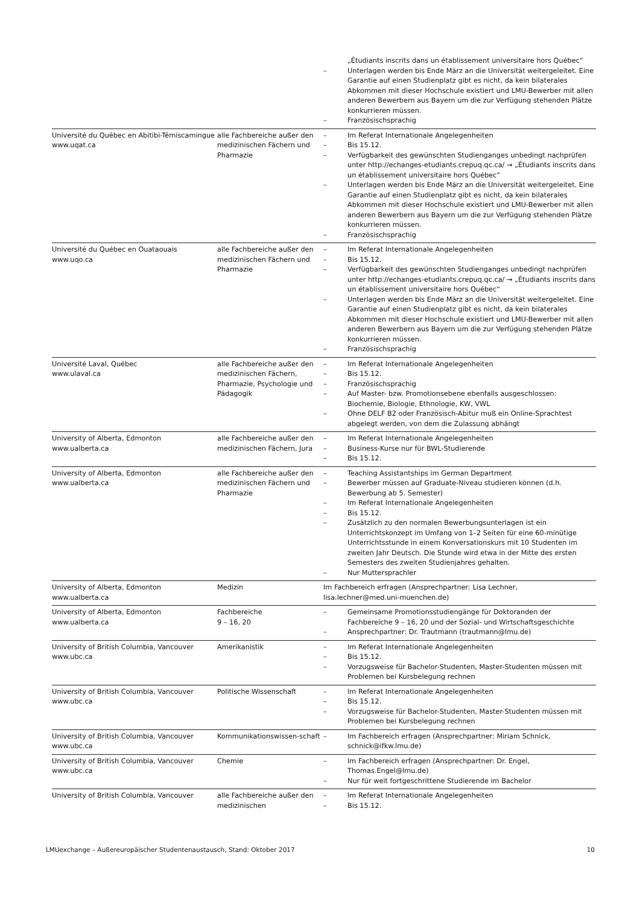| | | „Étudiants inscrits dans un établissement universitaire hors Québec“ – Unterlagen werden bis Ende März an die Universität weitergeleitet. Eine Garantie auf einen Studienplatz gibt es nicht, da kein bilaterales Abkommen mit dieser Hochschule existiert und LMU-Bewerber mit allen anderen Bewerbern aus Bayern um die zur Verfügung stehenden Plätze konkurrieren müssen. – Französischsprachig |
| Université du Québec en Abitibi-Témiscamingue www.uqat.ca | alle Fachbereiche außer den medizinischen Fächern und Pharmazie | – Im Referat Internationale Angelegenheiten – Bis 15.12. – Verfügbarkeit des gewünschten Studienganges unbedingt nachprüfen unter http://echanges-etudiants.crepuq.qc.ca/ → „Étudiants inscrits dans un établissement universitaire hors Québec“ – Unterlagen werden bis Ende März an die Universität weitergeleitet. Eine Garantie auf einen Studienplatz gibt es nicht, da kein bilaterales Abkommen mit dieser Hochschule existiert und LMU-Bewerber mit allen anderen Bewerbern aus Bayern um die zur Verfügung stehenden Plätze konkurrieren müssen. – Französischsprachig |
| Université du Québec en Ouataouais www.uqo.ca | alle Fachbereiche außer den medizinischen Fächern und Pharmazie | – Im Referat Internationale Angelegenheiten – Bis 15.12. – Verfügbarkeit des gewünschten Studienganges unbedingt nachprüfen unter http://echanges-etudiants.crepuq.qc.ca/ → „Étudiants inscrits dans un établissement universitaire hors Québec“ – Unterlagen werden bis Ende März an die Universität weitergeleitet. Eine Garantie auf einen Studienplatz gibt es nicht, da kein bilaterales Abkommen mit dieser Hochschule existiert und LMU-Bewerber mit allen anderen Bewerbern aus Bayern um die zur Verfügung stehenden Plätze konkurrieren müssen. – Französischsprachig |
| Université Laval, Québec www.ulaval.ca | alle Fachbereiche außer den medizinischen Fächern, Pharmazie, Psychologie und Pädagogik | – Im Referat Internationale Angelegenheiten – Bis 15.12. – Französischsprachig – Auf Master- bzw. Promotionsebene ebenfalls ausgeschlossen: Biochemie, Biologie, Ethnologie, KW, VWL – Ohne DELF B2 oder Französisch-Abitur muß ein Online-Sprachtest abgelegt werden, von dem die Zulassung abhängt |
| University of Alberta, Edmonton www.ualberta.ca | alle Fachbereiche außer den medizinischen Fächern, Jura | – Im Referat Internationale Angelegenheiten – Business-Kurse nur für BWL-Studierende – Bis 15.12. |
| University of Alberta, Edmonton www.ualberta.ca | alle Fachbereiche außer den medizinischen Fächern und Pharmazie | – Teaching Assistantships im German Department – Bewerber müssen auf Graduate-Niveau studieren können (d.h. Bewerbung ab 5. Semester) – Im Referat Internationale Angelegenheiten – Bis 15.12. – Zusätzlich zu den normalen Bewerbungsunterlagen ist ein Unterrichtskonzept im Umfang von 1–2 Seiten für eine 60-minütige Unterrichtsstunde in einem Konversationskurs mit 10 Studenten im zweiten Jahr Deutsch. Die Stunde wird etwa in der Mitte des ersten Semesters des zweiten Studienjahres gehalten. – Nur Muttersprachler |
| University of Alberta, Edmonton www.ualberta.ca | Medizin | Im Fachbereich erfragen (Ansprechpartner: Lisa Lechner, lisa.lechner@med.uni-muenchen.de) |
| University of Alberta, Edmonton www.ualberta.ca | Fachbereiche 9 – 16, 20 | – Gemeinsame Promotionsstudiengänge für Doktoranden der Fachbereiche 9 – 16, 20 und der Sozial- und Wirtschaftsgeschichte – Ansprechpartner: Dr. Trautmann (trautmann@lmu.de) |
| University of British Columbia, Vancouver www.ubc.ca | Amerikanistik | – Im Referat Internationale Angelegenheiten – Bis 15.12. – Vorzugsweise für Bachelor-Studenten, Master-Studenten müssen mit Problemen bei Kursbelegung rechnen |
| University of British Columbia, Vancouver www.ubc.ca | Politische Wissenschaft | – Im Referat Internationale Angelegenheiten – Bis 15.12. – Vorzugsweise für Bachelor-Studenten, Master-Studenten müssen mit Problemen bei Kursbelegung rechnen |
| University of British Columbia, Vancouver www.ubc.ca | Kommunikationswissen-schaft | – Im Fachbereich erfragen (Ansprechpartner: Miriam Schnick, schnick@ifkw.lmu.de) |
| University of British Columbia, Vancouver www.ubc.ca | Chemie | – Im Fachbereich erfragen (Ansprechpartner: Dr. Engel, Thomas.Engel@lmu.de) – Nur für weit fortgeschrittene Studierende im Bachelor |
| University of British Columbia, Vancouver | alle Fachbereiche außer den medizinischen | – Im Referat Internationale Angelegenheiten – Bis 15.12. |
LMUexchange – Außereuropäischer Studentenaustausch, Stand: Oktober 2017 10